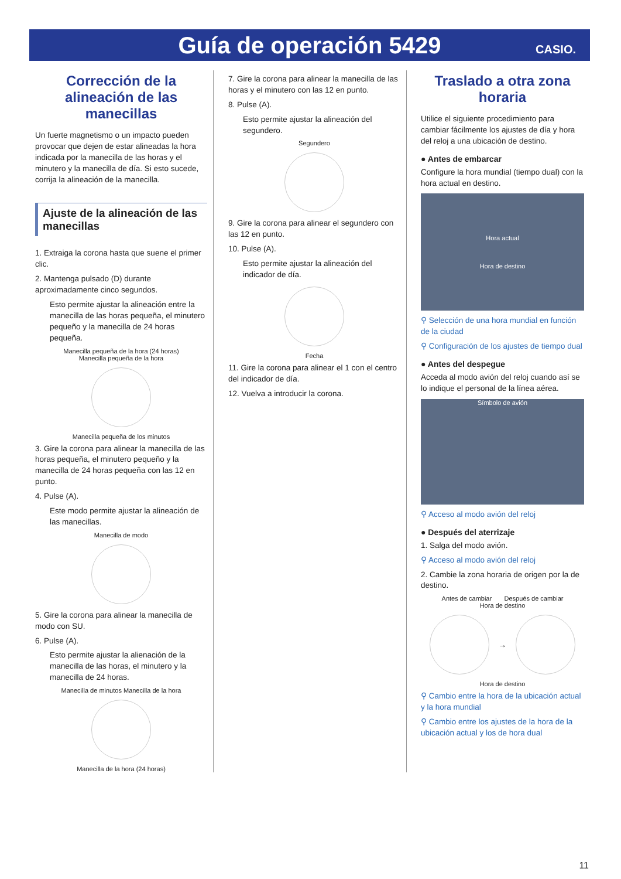Guía de operación 5429
CASIO.
Corrección de la alineación de las manecillas
Un fuerte magnetismo o un impacto pueden provocar que dejen de estar alineadas la hora indicada por la manecilla de las horas y el minutero y la manecilla de día. Si esto sucede, corrija la alineación de la manecilla.
Ajuste de la alineación de las manecillas
1. Extraiga la corona hasta que suene el primer clic.
2. Mantenga pulsado (D) durante aproximadamente cinco segundos.
Esto permite ajustar la alineación entre la manecilla de las horas pequeña, el minutero pequeño y la manecilla de 24 horas pequeña.
Manecilla pequeña de la hora (24 horas)
Manecilla pequeña de la hora
Manecilla pequeña de los minutos
3. Gire la corona para alinear la manecilla de las horas pequeña, el minutero pequeño y la manecilla de 24 horas pequeña con las 12 en punto.
4. Pulse (A).
Este modo permite ajustar la alineación de las manecillas.
Manecilla de modo
5. Gire la corona para alinear la manecilla de modo con SU.
6. Pulse (A).
Esto permite ajustar la alienación de la manecilla de las horas, el minutero y la manecilla de 24 horas.
Manecilla de minutos Manecilla de la hora
Manecilla de la hora (24 horas)
7. Gire la corona para alinear la manecilla de las horas y el minutero con las 12 en punto.
8. Pulse (A).
Esto permite ajustar la alineación del segundero.
Segundero
9. Gire la corona para alinear el segundero con las 12 en punto.
10. Pulse (A).
Esto permite ajustar la alineación del indicador de día.
Fecha
11. Gire la corona para alinear el 1 con el centro del indicador de día.
12. Vuelva a introducir la corona.
Traslado a otra zona horaria
Utilice el siguiente procedimiento para cambiar fácilmente los ajustes de día y hora del reloj a una ubicación de destino.
● Antes de embarcar
Configure la hora mundial (tiempo dual) con la hora actual en destino.
Hora actual
Hora de destino
⚲ Selección de una hora mundial en función de la ciudad
⚲ Configuración de los ajustes de tiempo dual
● Antes del despegue
Acceda al modo avión del reloj cuando así se lo indique el personal de la línea aérea.
Símbolo de avión
⚲ Acceso al modo avión del reloj
● Después del aterrizaje
1. Salga del modo avión.
⚲ Acceso al modo avión del reloj
2. Cambie la zona horaria de origen por la de destino.
Antes de cambiar Después de cambiar
Hora de destino
→
Hora de destino
⚲ Cambio entre la hora de la ubicación actual y la hora mundial
⚲ Cambio entre los ajustes de la hora de la ubicación actual y los de hora dual
11